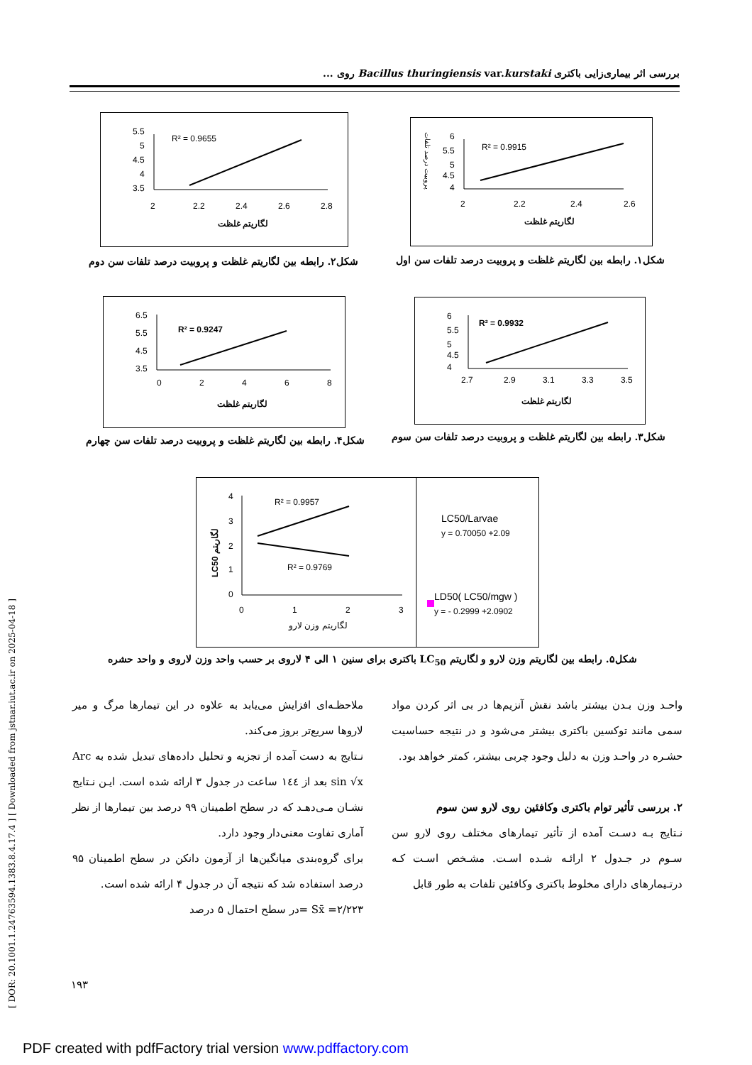بررسی اثر بیماری‌زایی باکتری Bacillus thuringiensis var.kurstaki روی ...
[ DOR: 20.1001.1.24763594.1383.8.4.17.4 ] [ Downloaded from jstnar.iut.ac.ir on 2025-04-18 ]
پروبیت درصد تلفات
R² = 0.9915
6
5.5
5
4.5
4
2
2.2
2.4
2.6
لگاریتم غلظت
R² = 0.9655
5.5
5
4.5
4
3.5
2
2.2
2.4
2.6
2.8
لگاریتم غلظت
شکل۱. رابطه بین لگاریتم غلظت و پروبیت درصد تلفات سن اول
شکل۲. رابطه بین لگاریتم غلظت و پروبیت درصد تلفات سن دوم
R² = 0.9932
6
5.5
5
4.5
4
2.7
2.9
3.1
3.3
3.5
لگاریتم غلظت
R² = 0.9247
6.5
5.5
4.5
3.5
0
2
4
6
8
لگاریتم غلظت
شکل۳. رابطه بین لگاریتم غلظت و پروبیت درصد تلفات سن سوم
شکل۴. رابطه بین لگاریتم غلظت و پروبیت درصد تلفات سن چهارم
R² = 0.9957
R² = 0.9769
4
3
2
1
0
0
1
2
3
لگاریتم وزن لارو
LC50 لگاریتم
LC50/Larvae
y = 0.70050 +2.09
LD50( LC50/mgw )
y = - 0.2999 +2.0902
شکل۵. رابطه بین لگاریتم وزن لارو و لگاریتم LC<sub>50</sub> باکتری برای سنین ۱ الی ۴ لاروی بر حسب واحد وزن لاروی و واحد حشره
واحـد وزن بـدن بیشتر باشد نقش آنزیم‌ها در بی اثر کردن مواد سمی مانند توکسین باکتری بیشتر می‌شود و در نتیجه حساسیت حشـره در واحـد وزن به دلیل وجود چربی بیشتر، کمتر خواهد بود.
۲. بررسی تأثیر توام باکتری وکافئین روی لارو سن سوم
نـتایج بـه دسـت آمده از تأثیر تیمارهای مختلف روی لارو سن سـوم در جـدول ۲ ارائـه شـده اسـت. مشـخص اسـت کـه درتـیمارهای دارای مخلوط باکتری وکافئین تلفات به طور قابل
ملاحظـه‌ای افزایش می‌یابد به علاوه در این تیمارها مرگ و میر لاروها سریع‌تر بروز می‌کند.
نـتایج به دست آمده از تجزیه و تحلیل داده‌های تبدیل شده به Arc sin √x بعد از ۱٤٤ ساعت در جدول ۳ ارائه شده است. ایـن نـتایج نشـان مـی‌دهـد که در سطح اطمینان ۹۹ درصد بین تیمارها از نظر آماری تفاوت معنی‌دار وجود دارد.
برای گروه‌بندی میانگین‌ها از آزمون دانکن در سطح اطمینان ۹۵ درصد استفاده شد که نتیجه آن در جدول ۴ ارائه شده است.
۲/۲۲۳= Sx̄ =در سطح احتمال ۵ درصد
۱۹۳
PDF created with pdfFactory trial version www.pdffactory.com